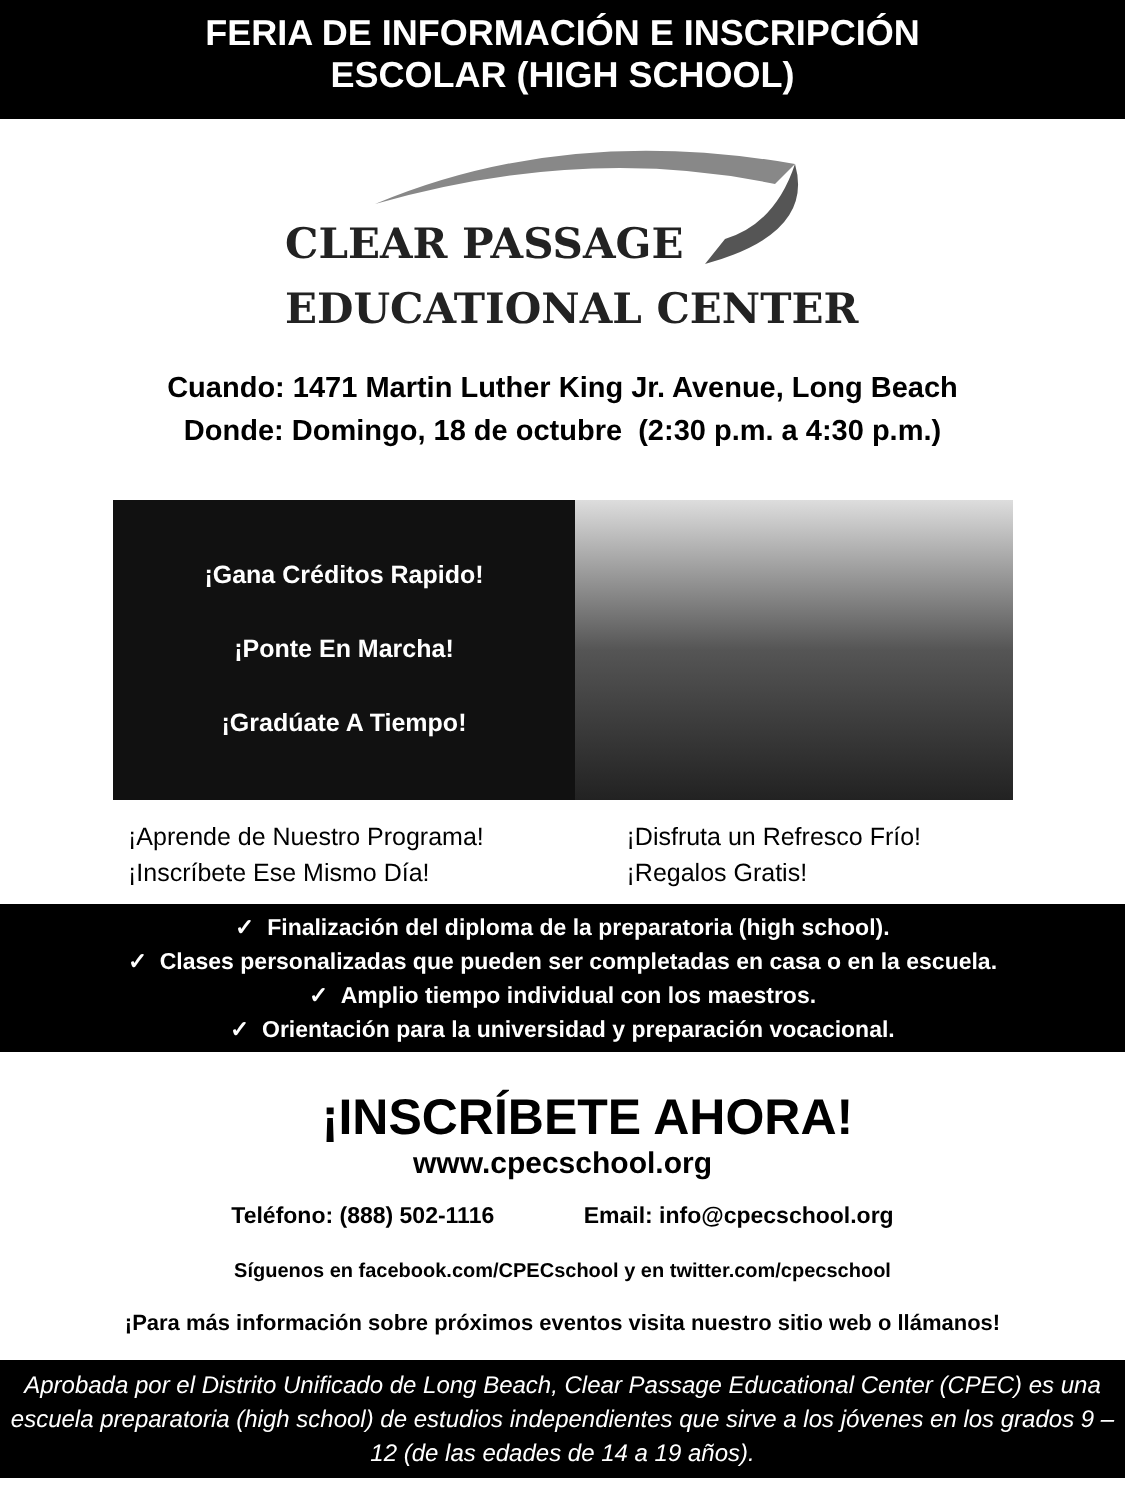FERIA DE INFORMACIÓN E INSCRIPCIÓN
ESCOLAR (HIGH SCHOOL)
CLEAR PASSAGE
EDUCATIONAL CENTER
Cuando: 1471 Martin Luther King Jr. Avenue, Long Beach
Donde: Domingo, 18 de octubre (2:30 p.m. a 4:30 p.m.)
¡Gana Créditos Rapido!
¡Ponte En Marcha!
¡Gradúate A Tiempo!
¡Aprende de Nuestro Programa!
¡Inscríbete Ese Mismo Día!
¡Disfruta un Refresco Frío!
¡Regalos Gratis!
✓ Finalización del diploma de la preparatoria (high school).
✓ Clases personalizadas que pueden ser completadas en casa o en la escuela.
✓ Amplio tiempo individual con los maestros.
✓ Orientación para la universidad y preparación vocacional.
¡INSCRÍBETE AHORA!
www.cpecschool.org
Teléfono: (888) 502-1116 Email: info@cpecschool.org
Síguenos en facebook.com/CPECschool y en twitter.com/cpecschool
¡Para más información sobre próximos eventos visita nuestro sitio web o llámanos!
Aprobada por el Distrito Unificado de Long Beach, Clear Passage Educational Center (CPEC) es una escuela preparatoria (high school) de estudios independientes que sirve a los jóvenes en los grados 9 – 12 (de las edades de 14 a 19 años).